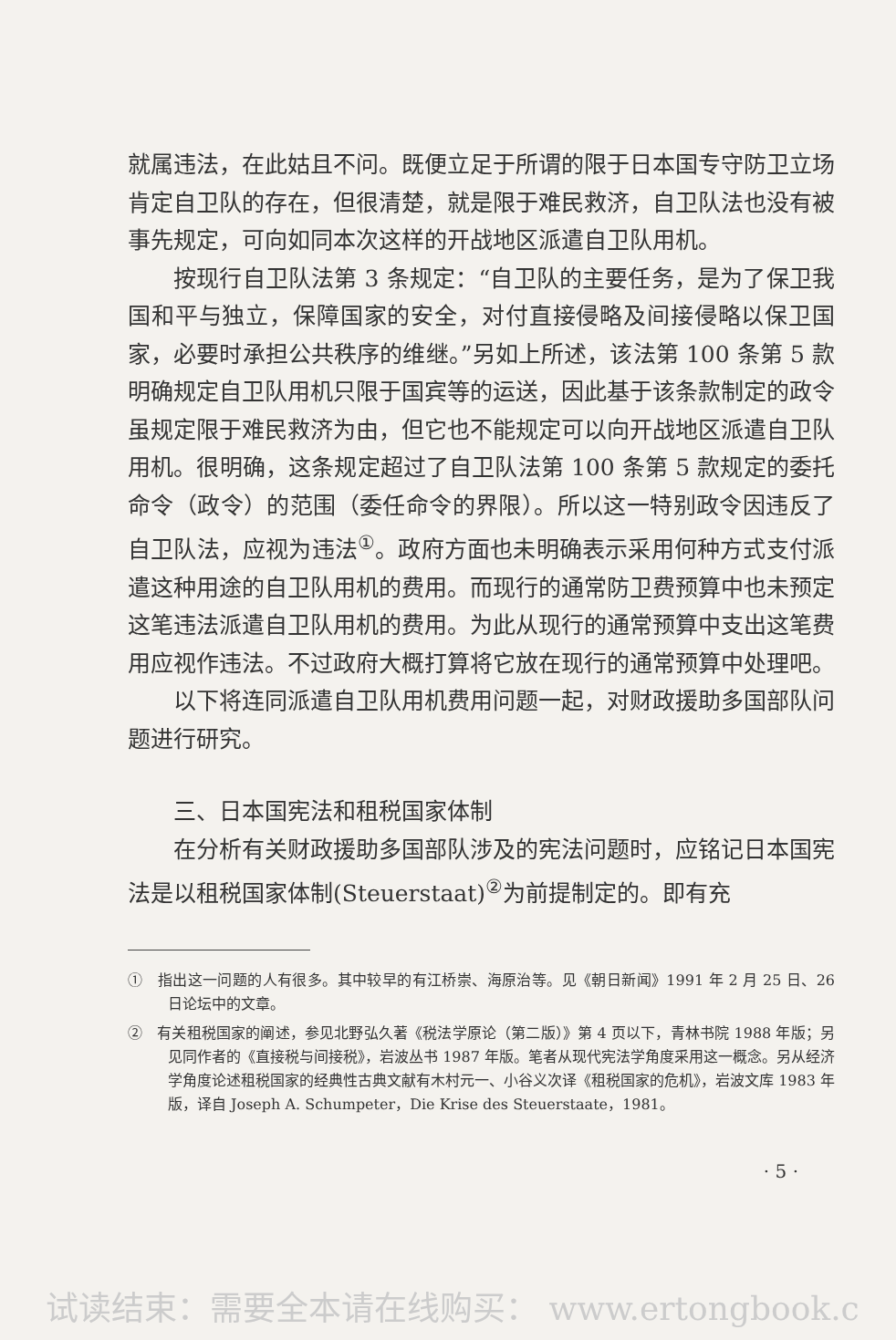就属违法，在此姑且不问。既便立足于所谓的限于日本国专守防卫立场肯定自卫队的存在，但很清楚，就是限于难民救济，自卫队法也没有被事先规定，可向如同本次这样的开战地区派遣自卫队用机。
按现行自卫队法第 3 条规定：“自卫队的主要任务，是为了保卫我国和平与独立，保障国家的安全，对付直接侵略及间接侵略以保卫国家，必要时承担公共秩序的维继。”另如上所述，该法第 100 条第 5 款明确规定自卫队用机只限于国宾等的运送，因此基于该条款制定的政令虽规定限于难民救济为由，但它也不能规定可以向开战地区派遣自卫队用机。很明确，这条规定超过了自卫队法第 100 条第 5 款规定的委托命令（政令）的范围（委任命令的界限）。所以这一特别政令因违反了自卫队法，应视为违法<sup>①</sup>。政府方面也未明确表示采用何种方式支付派遣这种用途的自卫队用机的费用。而现行的通常防卫费预算中也未预定这笔违法派遣自卫队用机的费用。为此从现行的通常预算中支出这笔费用应视作违法。不过政府大概打算将它放在现行的通常预算中处理吧。
以下将连同派遣自卫队用机费用问题一起，对财政援助多国部队问题进行研究。
三、日本国宪法和租税国家体制
在分析有关财政援助多国部队涉及的宪法问题时，应铭记日本国宪法是以租税国家体制(Steuerstaat)<sup>②</sup>为前提制定的。即有充
①　指出这一问题的人有很多。其中较早的有江桥崇、海原治等。见《朝日新闻》1991 年 2 月 25 日、26 日论坛中的文章。
②　有关租税国家的阐述，参见北野弘久著《税法学原论（第二版）》第 4 页以下，青林书院 1988 年版；另见同作者的《直接税与间接税》，岩波丛书 1987 年版。笔者从现代宪法学角度采用这一概念。另从经济学角度论述租税国家的经典性古典文献有木村元一、小谷义次译《租税国家的危机》，岩波文库 1983 年版，译自 Joseph A. Schumpeter，Die Krise des Steuerstaate，1981。
· 5 ·
试读结束：需要全本请在线购买： www.ertongbook.c